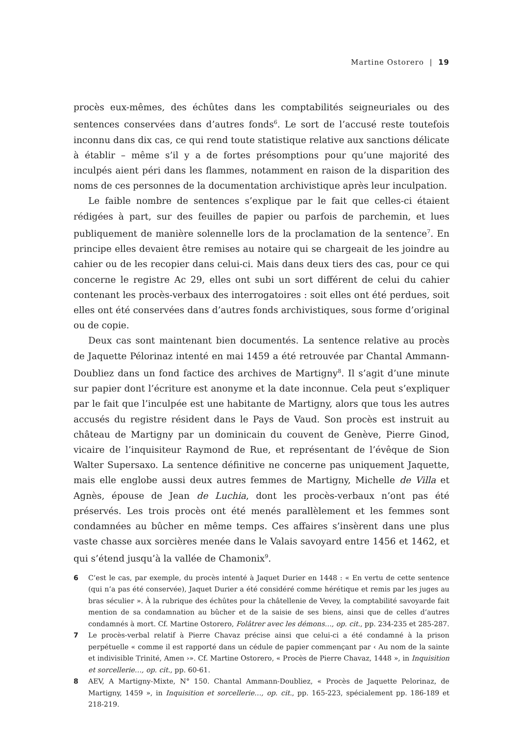Martine Ostorero | 19
procès eux-mêmes, des échûtes dans les comptabilités seigneuriales ou des sentences conservées dans d’autres fonds<sup>6</sup>. Le sort de l’accusé reste toutefois inconnu dans dix cas, ce qui rend toute statistique relative aux sanctions délicate à établir – même s’il y a de fortes présomptions pour qu’une majorité des inculpés aient péri dans les flammes, notamment en raison de la disparition des noms de ces personnes de la documentation archivistique après leur inculpation.
Le faible nombre de sentences s’explique par le fait que celles-ci étaient rédigées à part, sur des feuilles de papier ou parfois de parchemin, et lues publiquement de manière solennelle lors de la proclamation de la sentence<sup>7</sup>. En principe elles devaient être remises au notaire qui se chargeait de les joindre au cahier ou de les recopier dans celui-ci. Mais dans deux tiers des cas, pour ce qui concerne le registre Ac 29, elles ont subi un sort différent de celui du cahier contenant les procès-verbaux des interrogatoires : soit elles ont été perdues, soit elles ont été conservées dans d’autres fonds archivistiques, sous forme d’original ou de copie.
Deux cas sont maintenant bien documentés. La sentence relative au procès de Jaquette Pélorinaz intenté en mai 1459 a été retrouvée par Chantal Ammann-Doubliez dans un fond factice des archives de Martigny<sup>8</sup>. Il s’agit d’une minute sur papier dont l’écriture est anonyme et la date inconnue. Cela peut s’expliquer par le fait que l’inculpée est une habitante de Martigny, alors que tous les autres accusés du registre résident dans le Pays de Vaud. Son procès est instruit au château de Martigny par un dominicain du couvent de Genève, Pierre Ginod, vicaire de l’inquisiteur Raymond de Rue, et représentant de l’évêque de Sion Walter Supersaxo. La sentence définitive ne concerne pas uniquement Jaquette, mais elle englobe aussi deux autres femmes de Martigny, Michelle de Villa et Agnès, épouse de Jean de Luchia, dont les procès-verbaux n’ont pas été préservés. Les trois procès ont été menés parallèlement et les femmes sont condamnées au bûcher en même temps. Ces affaires s’insèrent dans une plus vaste chasse aux sorcières menée dans le Valais savoyard entre 1456 et 1462, et qui s’étend jusqu’à la vallée de Chamonix<sup>9</sup>.
6 C’est le cas, par exemple, du procès intenté à Jaquet Durier en 1448 : « En vertu de cette sentence (qui n’a pas été conservée), Jaquet Durier a été considéré comme hérétique et remis par les juges au bras séculier ». À la rubrique des échûtes pour la châtellenie de Vevey, la comptabilité savoyarde fait mention de sa condamnation au bûcher et de la saisie de ses biens, ainsi que de celles d’autres condamnés à mort. Cf. Martine Ostorero, Folâtrer avec les démons…, op. cit., pp. 234-235 et 285-287.
7 Le procès-verbal relatif à Pierre Chavaz précise ainsi que celui-ci a été condamné à la prison perpétuelle « comme il est rapporté dans un cédule de papier commençant par ‹ Au nom de la sainte et indivisible Trinité, Amen ›». Cf. Martine Ostorero, « Procès de Pierre Chavaz, 1448 », in Inquisition et sorcellerie…, op. cit., pp. 60-61.
8 AEV, A Martigny-Mixte, N° 150. Chantal Ammann-Doubliez, « Procès de Jaquette Pelorinaz, de Martigny, 1459 », in Inquisition et sorcellerie…, op. cit., pp. 165-223, spécialement pp. 186-189 et 218-219.